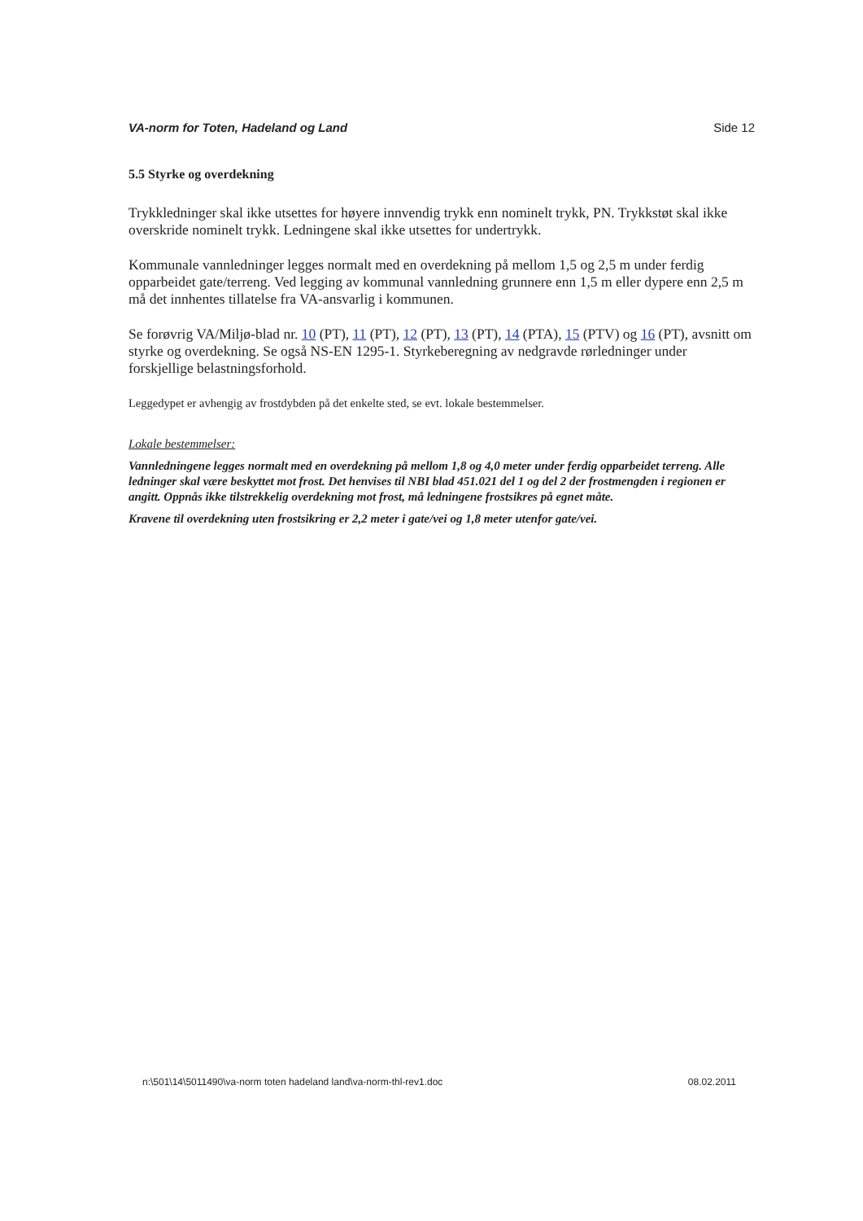VA-norm for Toten, Hadeland og Land Side 12
5.5 Styrke og overdekning
Trykkledninger skal ikke utsettes for høyere innvendig trykk enn nominelt trykk, PN. Trykkstøt skal ikke overskride nominelt trykk. Ledningene skal ikke utsettes for undertrykk.
Kommunale vannledninger legges normalt med en overdekning på mellom 1,5 og 2,5 m under ferdig opparbeidet gate/terreng. Ved legging av kommunal vannledning grunnere enn 1,5 m eller dypere enn 2,5 m må det innhentes tillatelse fra VA-ansvarlig i kommunen.
Se forøvrig VA/Miljø-blad nr. 10 (PT), 11 (PT), 12 (PT), 13 (PT), 14 (PTA), 15 (PTV) og 16 (PT), avsnitt om styrke og overdekning. Se også NS-EN 1295-1. Styrkeberegning av nedgravde rørledninger under forskjellige belastningsforhold.
Leggedypet er avhengig av frostdybden på det enkelte sted, se evt. lokale bestemmelser.
Lokale bestemmelser:
Vannledningene legges normalt med en overdekning på mellom 1,8 og 4,0 meter under ferdig opparbeidet terreng. Alle ledninger skal være beskyttet mot frost. Det henvises til NBI blad 451.021 del 1 og del 2 der frostmengden i regionen er angitt. Oppnås ikke tilstrekkelig overdekning mot frost, må ledningene frostsikres på egnet måte.
Kravene til overdekning uten frostsikring er 2,2 meter i gate/vei og 1,8 meter utenfor gate/vei.
n:\501\14\5011490\va-norm toten hadeland land\va-norm-thl-rev1.doc 08.02.2011